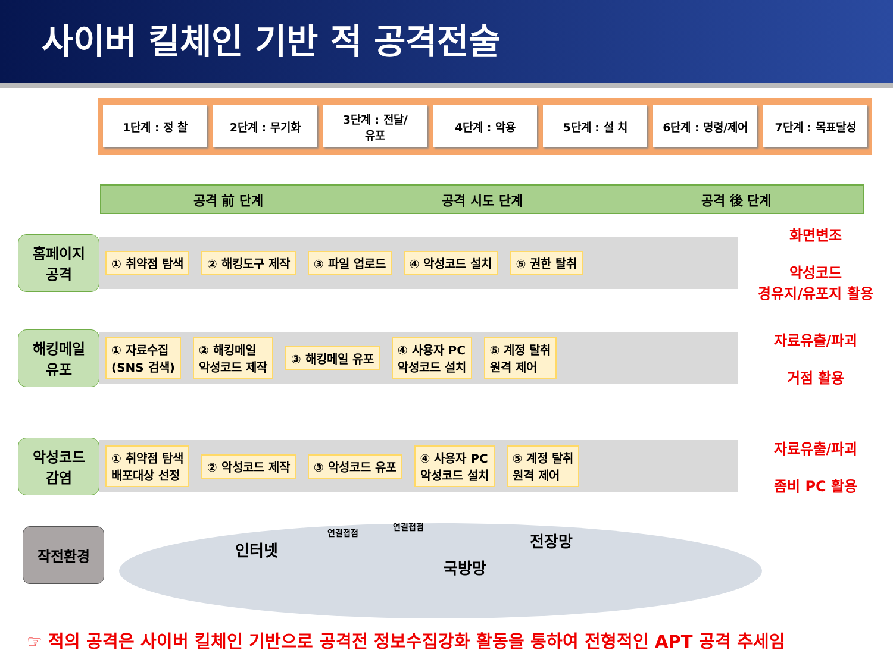사이버 킬체인 기반 적 공격전술
1단계 : 정 찰 2단계 : 무기화 3단계 : 전달/
유포
4단계 : 악용 5단계 : 설 치 6단계 : 명령/제어 7단계 : 목표달성
공격 前 단계 공격 시도 단계 공격 後 단계
홈페이지
공격
① 취약점 탐색 ② 해킹도구 제작 ③ 파일 업로드 ④ 악성코드 설치 ⑤ 권한 탈취
화면변조
악성코드
경유지/유포지 활용
해킹메일
유포
① 자료수집
(SNS 검색) ② 해킹메일
악성코드 제작 ③ 해킹메일 유포 ④ 사용자 PC
악성코드 설치 ⑤ 계정 탈취
원격 제어
자료유출/파괴
거점 활용
악성코드
감염
① 취약점 탐색
배포대상 선정 ② 악성코드 제작 ③ 악성코드 유포 ④ 사용자 PC
악성코드 설치 ⑤ 계정 탈취
원격 제어
자료유출/파괴
좀비 PC 활용
작전환경 인터넷
연결접점
연결접점
전장망
국방망
☞ 적의 공격은 사이버 킬체인 기반으로 공격전 정보수집강화 활동을 통하여 전형적인 APT 공격 추세임